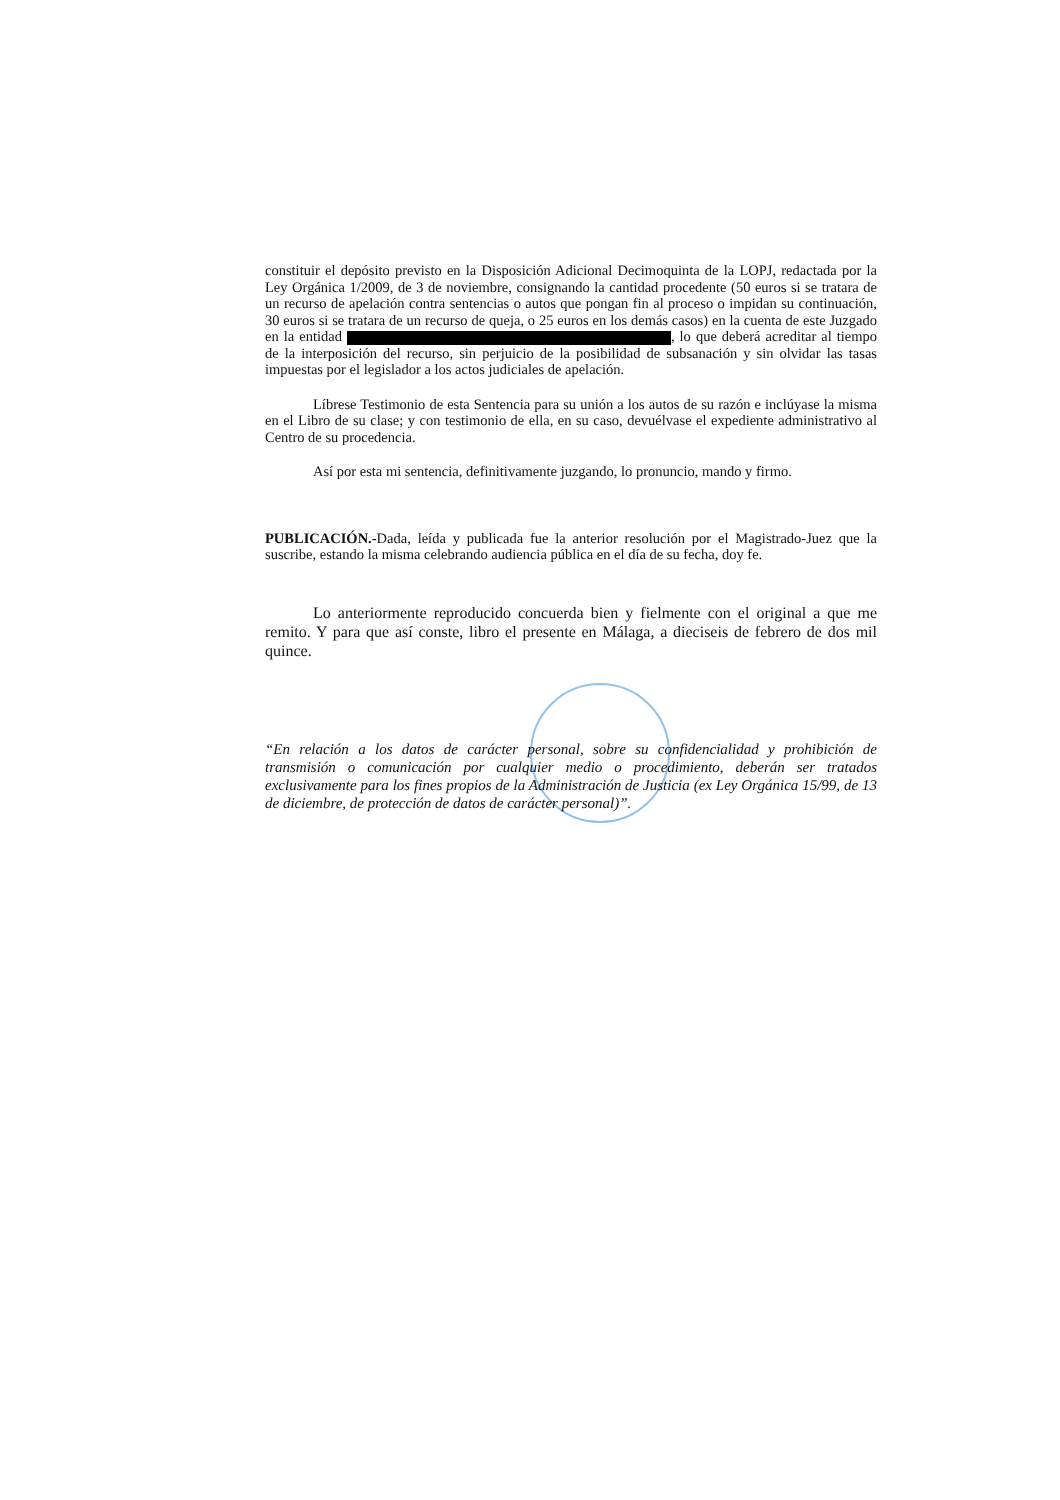constituir el depósito previsto en la Disposición Adicional Decimoquinta de la LOPJ, redactada por la Ley Orgánica 1/2009, de 3 de noviembre, consignando la cantidad procedente (50 euros si se tratara de un recurso de apelación contra sentencias o autos que pongan fin al proceso o impidan su continuación, 30 euros si se tratara de un recurso de queja, o 25 euros en los demás casos) en la cuenta de este Juzgado en la entidad , lo que deberá acreditar al tiempo de la interposición del recurso, sin perjuicio de la posibilidad de subsanación y sin olvidar las tasas impuestas por el legislador a los actos judiciales de apelación.
Líbrese Testimonio de esta Sentencia para su unión a los autos de su razón e inclúyase la misma en el Libro de su clase; y con testimonio de ella, en su caso, devuélvase el expediente administrativo al Centro de su procedencia.
Así por esta mi sentencia, definitivamente juzgando, lo pronuncio, mando y firmo.
PUBLICACIÓN.-Dada, leída y publicada fue la anterior resolución por el Magistrado-Juez que la suscribe, estando la misma celebrando audiencia pública en el día de su fecha, doy fe.
Lo anteriormente reproducido concuerda bien y fielmente con el original a que me remito. Y para que así conste, libro el presente en Málaga, a dieciseis de febrero de dos mil quince.
“En relación a los datos de carácter personal, sobre su confidencialidad y prohibición de transmisión o comunicación por cualquier medio o procedimiento, deberán ser tratados exclusivamente para los fines propios de la Administración de Justicia (ex Ley Orgánica 15/99, de 13 de diciembre, de protección de datos de carácter personal)”.